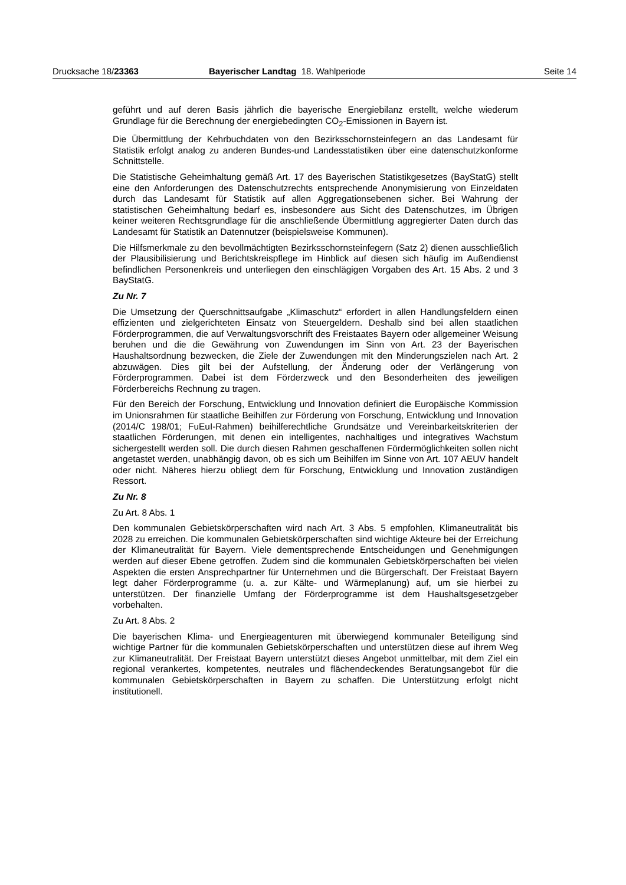Drucksache 18/23363 Bayerischer Landtag 18. Wahlperiode Seite 14
geführt und auf deren Basis jährlich die bayerische Energiebilanz erstellt, welche wiederum Grundlage für die Berechnung der energiebedingten CO<sub>2</sub>-Emissionen in Bayern ist.
Die Übermittlung der Kehrbuchdaten von den Bezirksschornsteinfegern an das Landesamt für Statistik erfolgt analog zu anderen Bundes-und Landesstatistiken über eine datenschutzkonforme Schnittstelle.
Die Statistische Geheimhaltung gemäß Art. 17 des Bayerischen Statistikgesetzes (BayStatG) stellt eine den Anforderungen des Datenschutzrechts entsprechende Anonymisierung von Einzeldaten durch das Landesamt für Statistik auf allen Aggregationsebenen sicher. Bei Wahrung der statistischen Geheimhaltung bedarf es, insbesondere aus Sicht des Datenschutzes, im Übrigen keiner weiteren Rechtsgrundlage für die anschließende Übermittlung aggregierter Daten durch das Landesamt für Statistik an Datennutzer (beispielsweise Kommunen).
Die Hilfsmerkmale zu den bevollmächtigten Bezirksschornsteinfegern (Satz 2) dienen ausschließlich der Plausibilisierung und Berichtskreispflege im Hinblick auf diesen sich häufig im Außendienst befindlichen Personenkreis und unterliegen den einschlägigen Vorgaben des Art. 15 Abs. 2 und 3 BayStatG.
Zu Nr. 7
Die Umsetzung der Querschnittsaufgabe „Klimaschutz“ erfordert in allen Handlungsfeldern einen effizienten und zielgerichteten Einsatz von Steuergeldern. Deshalb sind bei allen staatlichen Förderprogrammen, die auf Verwaltungsvorschrift des Freistaates Bayern oder allgemeiner Weisung beruhen und die die Gewährung von Zuwendungen im Sinn von Art. 23 der Bayerischen Haushaltsordnung bezwecken, die Ziele der Zuwendungen mit den Minderungszielen nach Art. 2 abzuwägen. Dies gilt bei der Aufstellung, der Änderung oder der Verlängerung von Förderprogrammen. Dabei ist dem Förderzweck und den Besonderheiten des jeweiligen Förderbereichs Rechnung zu tragen.
Für den Bereich der Forschung, Entwicklung und Innovation definiert die Europäische Kommission im Unionsrahmen für staatliche Beihilfen zur Förderung von Forschung, Entwicklung und Innovation (2014/C 198/01; FuEuI-Rahmen) beihilferechtliche Grundsätze und Vereinbarkeitskriterien der staatlichen Förderungen, mit denen ein intelligentes, nachhaltiges und integratives Wachstum sichergestellt werden soll. Die durch diesen Rahmen geschaffenen Fördermöglichkeiten sollen nicht angetastet werden, unabhängig davon, ob es sich um Beihilfen im Sinne von Art. 107 AEUV handelt oder nicht. Näheres hierzu obliegt dem für Forschung, Entwicklung und Innovation zuständigen Ressort.
Zu Nr. 8
Zu Art. 8 Abs. 1
Den kommunalen Gebietskörperschaften wird nach Art. 3 Abs. 5 empfohlen, Klimaneutralität bis 2028 zu erreichen. Die kommunalen Gebietskörperschaften sind wichtige Akteure bei der Erreichung der Klimaneutralität für Bayern. Viele dementsprechende Entscheidungen und Genehmigungen werden auf dieser Ebene getroffen. Zudem sind die kommunalen Gebietskörperschaften bei vielen Aspekten die ersten Ansprechpartner für Unternehmen und die Bürgerschaft. Der Freistaat Bayern legt daher Förderprogramme (u. a. zur Kälte- und Wärmeplanung) auf, um sie hierbei zu unterstützen. Der finanzielle Umfang der Förderprogramme ist dem Haushaltsgesetzgeber vorbehalten.
Zu Art. 8 Abs. 2
Die bayerischen Klima- und Energieagenturen mit überwiegend kommunaler Beteiligung sind wichtige Partner für die kommunalen Gebietskörperschaften und unterstützen diese auf ihrem Weg zur Klimaneutralität. Der Freistaat Bayern unterstützt dieses Angebot unmittelbar, mit dem Ziel ein regional verankertes, kompetentes, neutrales und flächendeckendes Beratungsangebot für die kommunalen Gebietskörperschaften in Bayern zu schaffen. Die Unterstützung erfolgt nicht institutionell.